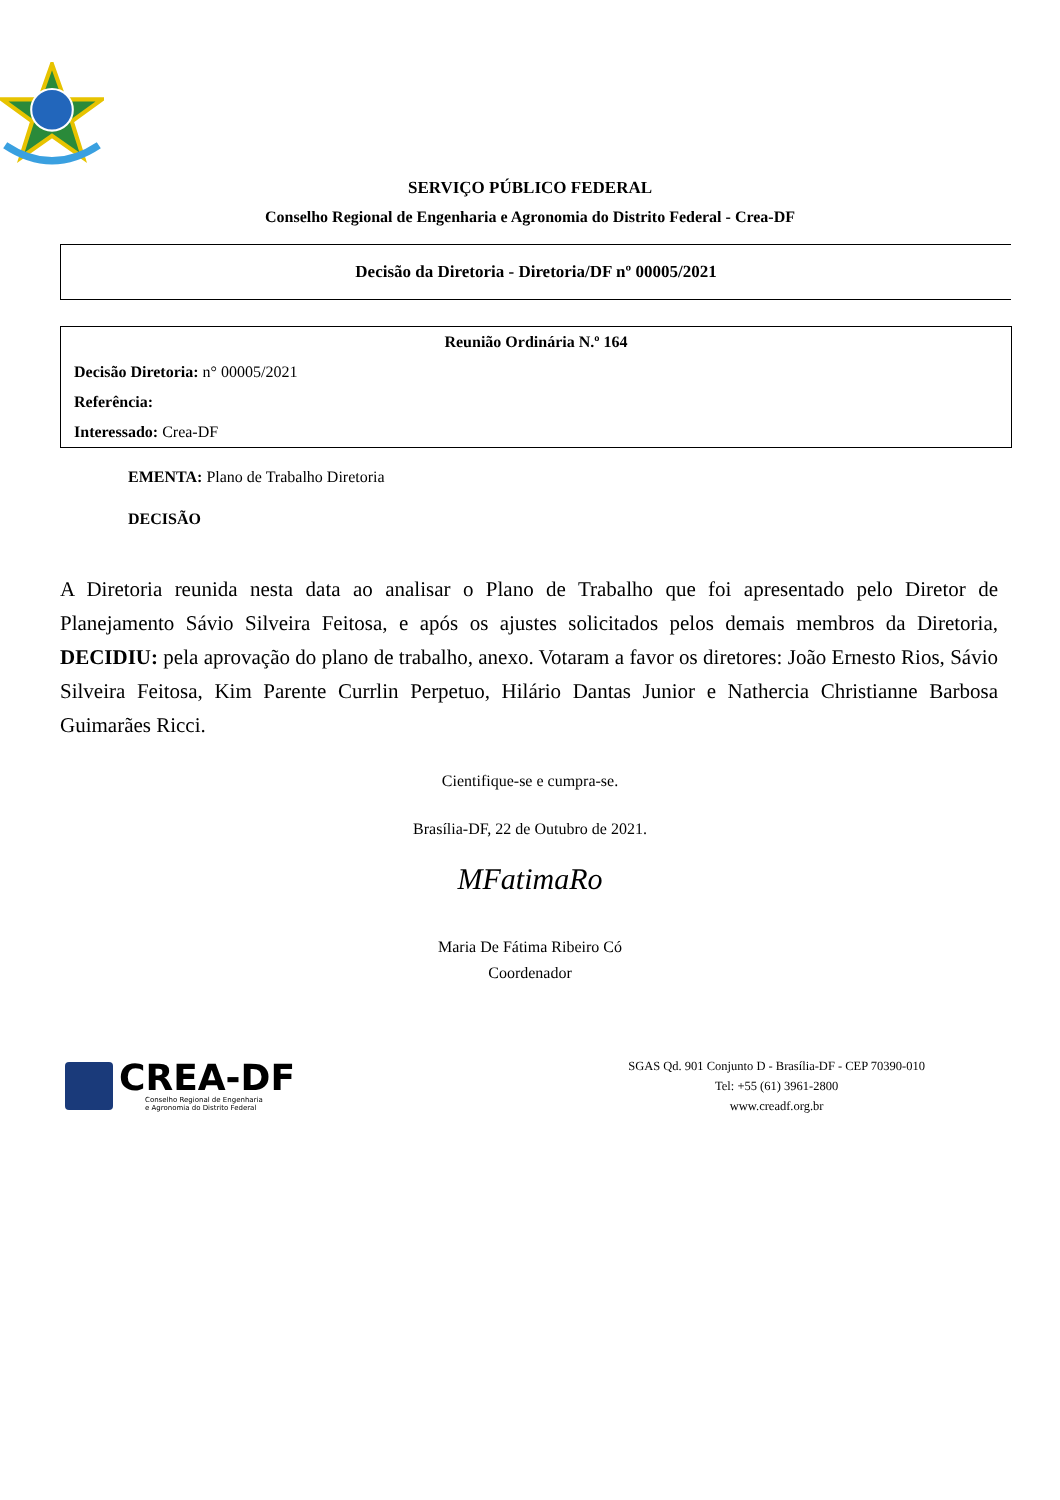SERVIÇO PÚBLICO FEDERAL
Conselho Regional de Engenharia e Agronomia do Distrito Federal - Crea-DF
Decisão da Diretoria - Diretoria/DF nº 00005/2021
Reunião Ordinária N.º 164
Decisão Diretoria: n° 00005/2021
Referência:
Interessado: Crea-DF
EMENTA: Plano de Trabalho Diretoria
DECISÃO
A Diretoria reunida nesta data ao analisar o Plano de Trabalho que foi apresentado pelo Diretor de Planejamento Sávio Silveira Feitosa, e após os ajustes solicitados pelos demais membros da Diretoria, DECIDIU: pela aprovação do plano de trabalho, anexo. Votaram a favor os diretores: João Ernesto Rios, Sávio Silveira Feitosa, Kim Parente Currlin Perpetuo, Hilário Dantas Junior e Nathercia Christianne Barbosa Guimarães Ricci.
Cientifique-se e cumpra-se.
Brasília-DF, 22 de Outubro de 2021.
MFatimaRo
Maria De Fátima Ribeiro Có
Coordenador
CREA-DF
Conselho Regional de Engenharia
e Agronomia do Distrito Federal
SGAS Qd. 901 Conjunto D - Brasília-DF - CEP 70390-010
Tel: +55 (61) 3961-2800
www.creadf.org.br